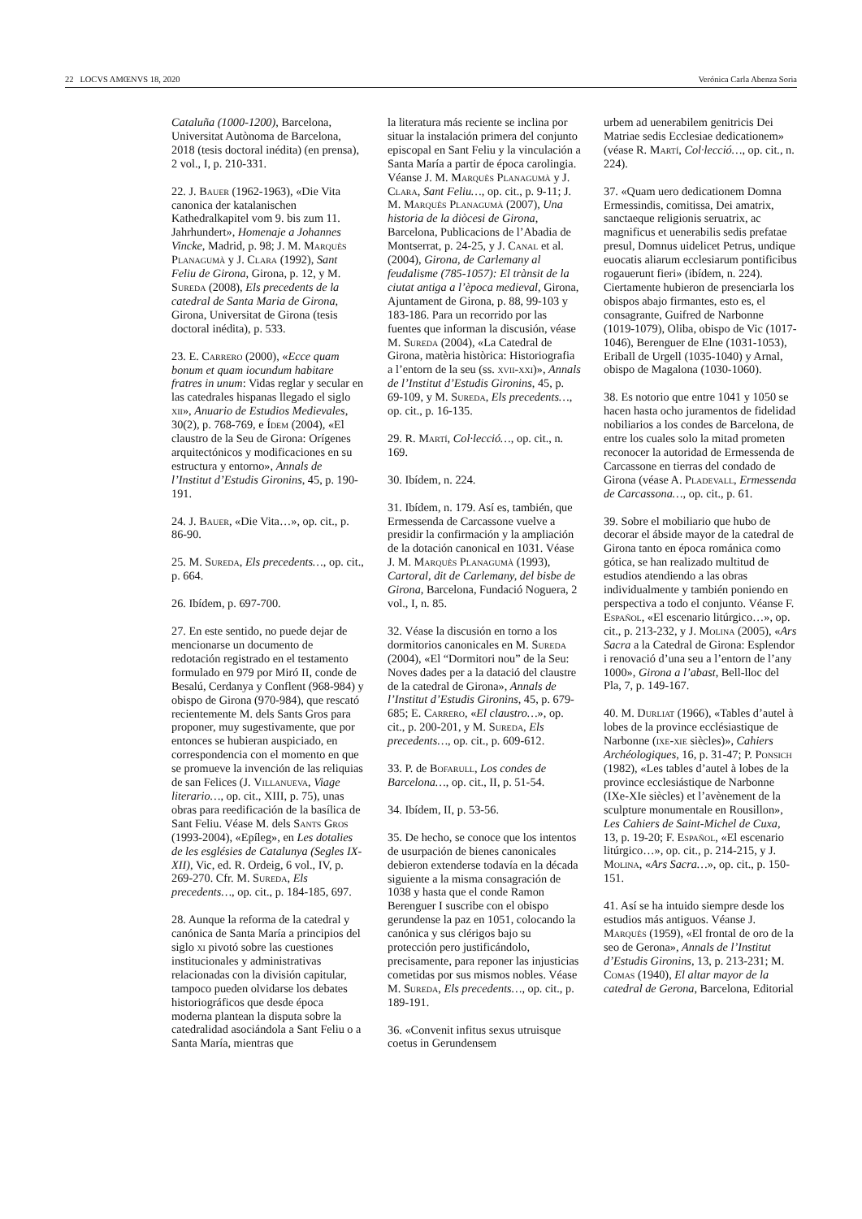22 LOCVS AMŒNVS 18, 2020 Verónica Carla Abenza Soria
Cataluña (1000-1200), Barcelona, Universitat Autònoma de Barcelona, 2018 (tesis doctoral inédita) (en prensa), 2 vol., I, p. 210-331.
22. J. Bauer (1962-1963), «Die Vita canonica der katalanischen Kathedralkapitel vom 9. bis zum 11. Jahrhundert», Homenaje a Johannes Vincke, Madrid, p. 98; J. M. Marquès Planagumà y J. Clara (1992), Sant Feliu de Girona, Girona, p. 12, y M. Sureda (2008), Els precedents de la catedral de Santa Maria de Girona, Girona, Universitat de Girona (tesis doctoral inédita), p. 533.
23. E. Carrero (2000), «Ecce quam bonum et quam iocundum habitare fratres in unum: Vidas reglar y secular en las catedrales hispanas llegado el siglo xii», Anuario de Estudios Medievales, 30(2), p. 768-769, e Ídem (2004), «El claustro de la Seu de Girona: Orígenes arquitectónicos y modificaciones en su estructura y entorno», Annals de l’Institut d’Estudis Gironins, 45, p. 190-191.
24. J. Bauer, «Die Vita…», op. cit., p. 86-90.
25. M. Sureda, Els precedents…, op. cit., p. 664.
26. Ibídem, p. 697-700.
27. En este sentido, no puede dejar de mencionarse un documento de redotación registrado en el testamento formulado en 979 por Miró II, conde de Besalú, Cerdanya y Conflent (968-984) y obispo de Girona (970-984), que rescató recientemente M. dels Sants Gros para proponer, muy sugestivamente, que por entonces se hubieran auspiciado, en correspondencia con el momento en que se promueve la invención de las reliquias de san Felices (J. Villanueva, Viage literario…, op. cit., XIII, p. 75), unas obras para reedificación de la basílica de Sant Feliu. Véase M. dels Sants Gros (1993-2004), «Epíleg», en Les dotalies de les esglésies de Catalunya (Segles IX-XII), Vic, ed. R. Ordeig, 6 vol., IV, p. 269-270. Cfr. M. Sureda, Els precedents…, op. cit., p. 184-185, 697.
28. Aunque la reforma de la catedral y canónica de Santa María a principios del siglo xi pivotó sobre las cuestiones institucionales y administrativas relacionadas con la división capitular, tampoco pueden olvidarse los debates historiográficos que desde época moderna plantean la disputa sobre la catedralidad asociándola a Sant Feliu o a Santa María, mientras que
la literatura más reciente se inclina por situar la instalación primera del conjunto episcopal en Sant Feliu y la vinculación a Santa María a partir de época carolingia. Véanse J. M. Marquès Planagumà y J. Clara, Sant Feliu…, op. cit., p. 9-11; J. M. Marquès Planagumà (2007), Una historia de la diòcesi de Girona, Barcelona, Publicacions de l’Abadia de Montserrat, p. 24-25, y J. Canal et al. (2004), Girona, de Carlemany al feudalisme (785-1057): El trànsit de la ciutat antiga a l’època medieval, Girona, Ajuntament de Girona, p. 88, 99-103 y 183-186. Para un recorrido por las fuentes que informan la discusión, véase M. Sureda (2004), «La Catedral de Girona, matèria històrica: Historiografia a l’entorn de la seu (ss. xvii-xxi)», Annals de l’Institut d’Estudis Gironins, 45, p. 69-109, y M. Sureda, Els precedents…, op. cit., p. 16-135.
29. R. Martí, Col·lecció…, op. cit., n. 169.
30. Ibídem, n. 224.
31. Ibídem, n. 179. Así es, también, que Ermessenda de Carcassone vuelve a presidir la confirmación y la ampliación de la dotación canonical en 1031. Véase J. M. Marquès Planagumà (1993), Cartoral, dit de Carlemany, del bisbe de Girona, Barcelona, Fundació Noguera, 2 vol., I, n. 85.
32. Véase la discusión en torno a los dormitorios canonicales en M. Sureda (2004), «El “Dormitori nou” de la Seu: Noves dades per a la datació del claustre de la catedral de Girona», Annals de l’Institut d’Estudis Gironins, 45, p. 679-685; E. Carrero, «El claustro…», op. cit., p. 200-201, y M. Sureda, Els precedents…, op. cit., p. 609-612.
33. P. de Bofarull, Los condes de Barcelona…, op. cit., II, p. 51-54.
34. Ibídem, II, p. 53-56.
35. De hecho, se conoce que los intentos de usurpación de bienes canonicales debieron extenderse todavía en la década siguiente a la misma consagración de 1038 y hasta que el conde Ramon Berenguer I suscribe con el obispo gerundense la paz en 1051, colocando la canónica y sus clérigos bajo su protección pero justificándolo, precisamente, para reponer las injusticias cometidas por sus mismos nobles. Véase M. Sureda, Els precedents…, op. cit., p. 189-191.
36. «Convenit infitus sexus utruisque coetus in Gerundensem
urbem ad uenerabilem genitricis Dei Matriae sedis Ecclesiae dedicationem» (véase R. Martí, Col·lecció…, op. cit., n. 224).
37. «Quam uero dedicationem Domna Ermessindis, comitissa, Dei amatrix, sanctaeque religionis seruatrix, ac magnificus et uenerabilis sedis prefatae presul, Domnus uidelicet Petrus, undique euocatis aliarum ecclesiarum pontificibus rogauerunt fieri» (ibídem, n. 224). Ciertamente hubieron de presenciarla los obispos abajo firmantes, esto es, el consagrante, Guifred de Narbonne (1019-1079), Oliba, obispo de Vic (1017-1046), Berenguer de Elne (1031-1053), Eriball de Urgell (1035-1040) y Arnal, obispo de Magalona (1030-1060).
38. Es notorio que entre 1041 y 1050 se hacen hasta ocho juramentos de fidelidad nobiliarios a los condes de Barcelona, de entre los cuales solo la mitad prometen reconocer la autoridad de Ermessenda de Carcassone en tierras del condado de Girona (véase A. Pladevall, Ermessenda de Carcassona…, op. cit., p. 61.
39. Sobre el mobiliario que hubo de decorar el ábside mayor de la catedral de Girona tanto en época románica como gótica, se han realizado multitud de estudios atendiendo a las obras individualmente y también poniendo en perspectiva a todo el conjunto. Véanse F. Español, «El escenario litúrgico…», op. cit., p. 213-232, y J. Molina (2005), «Ars Sacra a la Catedral de Girona: Esplendor i renovació d’una seu a l’entorn de l’any 1000», Girona a l’abast, Bell-lloc del Pla, 7, p. 149-167.
40. M. Durliat (1966), «Tables d’autel à lobes de la province ecclésiastique de Narbonne (ixe-xie siècles)», Cahiers Archéologiques, 16, p. 31-47; P. Ponsich (1982), «Les tables d’autel à lobes de la province ecclesiástique de Narbonne (IXe-XIe siècles) et l’avènement de la sculpture monumentale en Rousillon», Les Cahiers de Saint-Michel de Cuxa, 13, p. 19-20; F. Español, «El escenario litúrgico…», op. cit., p. 214-215, y J. Molina, «Ars Sacra…», op. cit., p. 150-151.
41. Así se ha intuido siempre desde los estudios más antiguos. Véanse J. Marquès (1959), «El frontal de oro de la seo de Gerona», Annals de l’Institut d’Estudis Gironins, 13, p. 213-231; M. Comas (1940), El altar mayor de la catedral de Gerona, Barcelona, Editorial